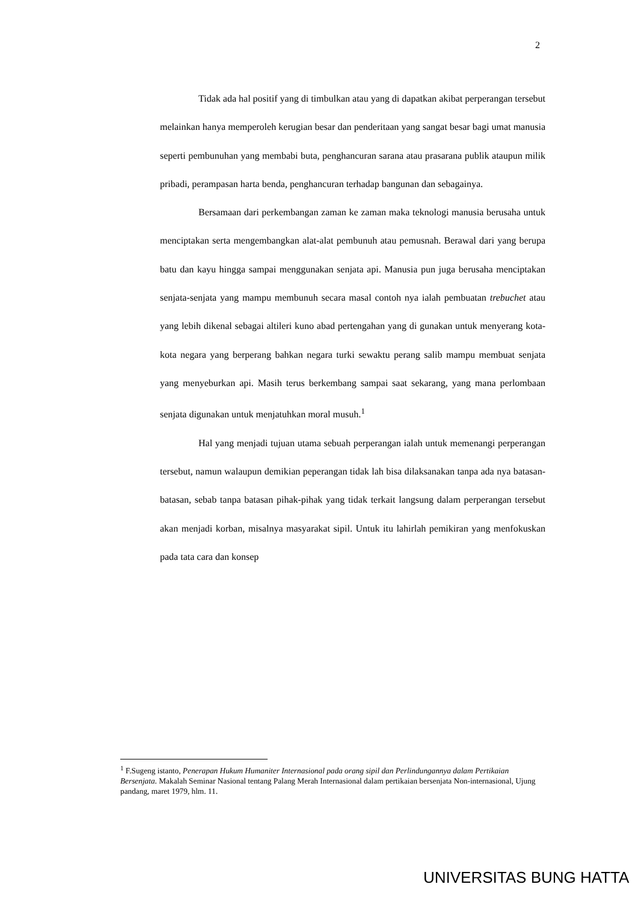2
Tidak ada hal positif yang di timbulkan atau yang di dapatkan akibat perperangan tersebut melainkan hanya memperoleh kerugian besar dan penderitaan yang sangat besar bagi umat manusia seperti pembunuhan yang membabi buta, penghancuran sarana atau prasarana publik ataupun milik pribadi, perampasan harta benda, penghancuran terhadap bangunan dan sebagainya.
Bersamaan dari perkembangan zaman ke zaman maka teknologi manusia berusaha untuk menciptakan serta mengembangkan alat-alat pembunuh atau pemusnah. Berawal dari yang berupa batu dan kayu hingga sampai menggunakan senjata api. Manusia pun juga berusaha menciptakan senjata-senjata yang mampu membunuh secara masal contoh nya ialah pembuatan trebuchet atau yang lebih dikenal sebagai altileri kuno abad pertengahan yang di gunakan untuk menyerang kota-kota negara yang berperang bahkan negara turki sewaktu perang salib mampu membuat senjata yang menyeburkan api. Masih terus berkembang sampai saat sekarang, yang mana perlombaan senjata digunakan untuk menjatuhkan moral musuh.<sup>1</sup>
Hal yang menjadi tujuan utama sebuah perperangan ialah untuk memenangi perperangan tersebut, namun walaupun demikian peperangan tidak lah bisa dilaksanakan tanpa ada nya batasan-batasan, sebab tanpa batasan pihak-pihak yang tidak terkait langsung dalam perperangan tersebut akan menjadi korban, misalnya masyarakat sipil. Untuk itu lahirlah pemikiran yang menfokuskan pada tata cara dan konsep
<sup>1</sup> F.Sugeng istanto, Penerapan Hukum Humaniter Internasional pada orang sipil dan Perlindungannya dalam Pertikaian Bersenjata. Makalah Seminar Nasional tentang Palang Merah Internasional dalam pertikaian bersenjata Non-internasional, Ujung pandang, maret 1979, hlm. 11.
UNIVERSITAS BUNG HATTA